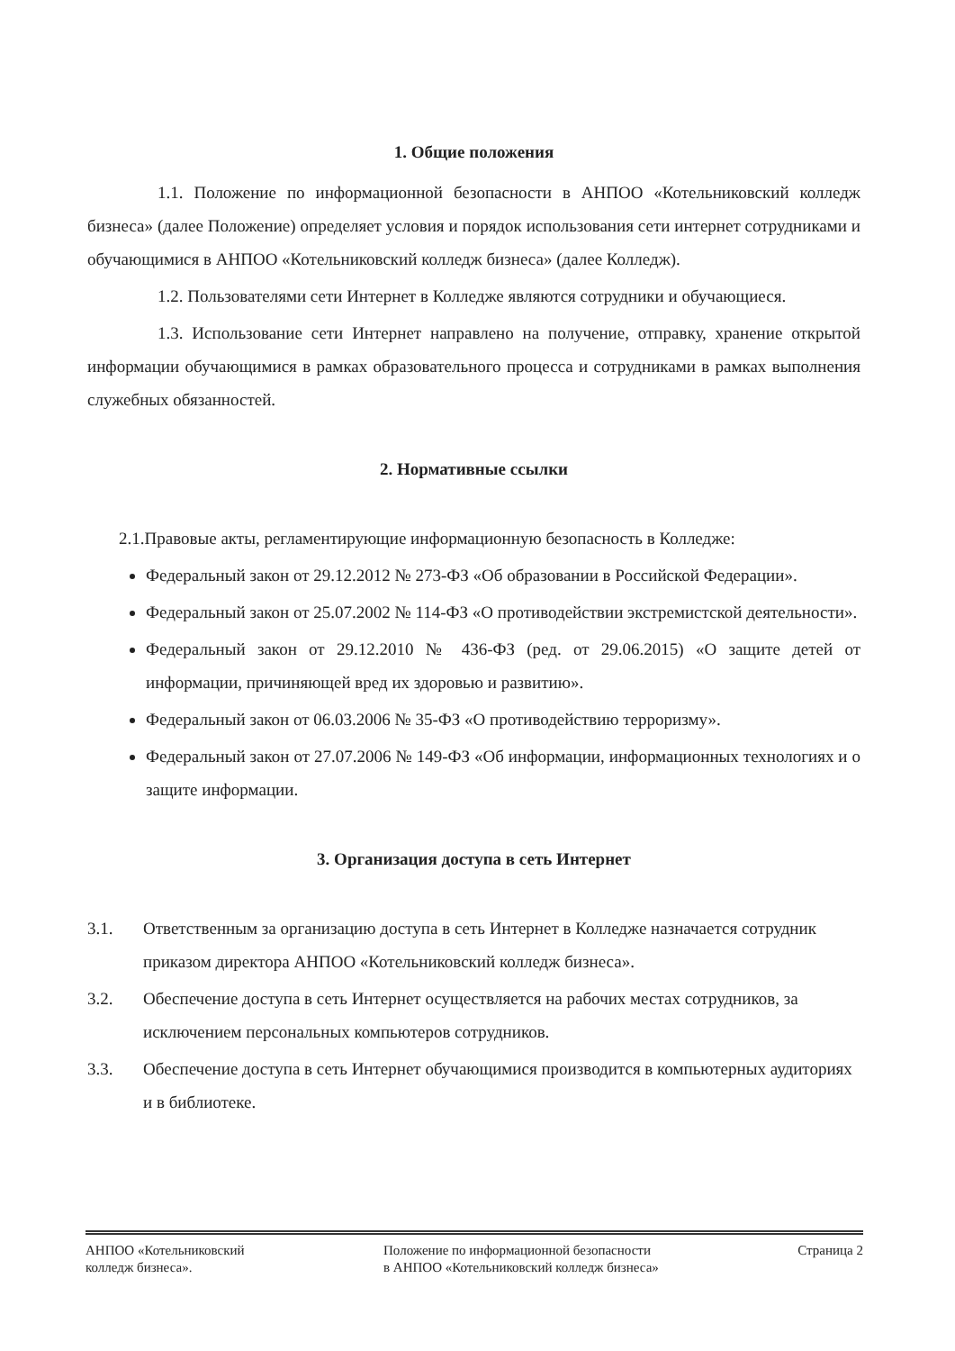1. Общие положения
1.1. Положение по информационной безопасности в АНПОО «Котельниковский колледж бизнеса» (далее Положение) определяет условия и порядок использования сети интернет сотрудниками и обучающимися в АНПОО «Котельниковский колледж бизнеса» (далее Колледж).
1.2. Пользователями сети Интернет в Колледже являются сотрудники и обучающиеся.
1.3. Использование сети Интернет направлено на получение, отправку, хранение открытой информации обучающимися в рамках образовательного процесса и сотрудниками в рамках выполнения служебных обязанностей.
2. Нормативные ссылки
2.1.Правовые акты, регламентирующие информационную безопасность в Колледже:
Федеральный закон от 29.12.2012 № 273-ФЗ «Об образовании в Российской Федерации».
Федеральный закон от 25.07.2002 № 114-ФЗ «О противодействии экстремистской деятельности».
Федеральный закон от 29.12.2010 № 436-ФЗ (ред. от 29.06.2015) «О защите детей от информации, причиняющей вред их здоровью и развитию».
Федеральный закон от 06.03.2006 № 35-ФЗ «О противодействию терроризму».
Федеральный закон от 27.07.2006 № 149-ФЗ «Об информации, информационных технологиях и о защите информации.
3. Организация доступа в сеть Интернет
3.1. Ответственным за организацию доступа в сеть Интернет в Колледже назначается сотрудник приказом директора АНПОО «Котельниковский колледж бизнеса».
3.2. Обеспечение доступа в сеть Интернет осуществляется на рабочих местах сотрудников, за исключением персональных компьютеров сотрудников.
3.3. Обеспечение доступа в сеть Интернет обучающимися производится в компьютерных аудиториях и в библиотеке.
АНПОО «Котельниковский
колледж бизнеса».
Положение по информационной безопасности
в АНПОО «Котельниковский колледж бизнеса»
Страница 2